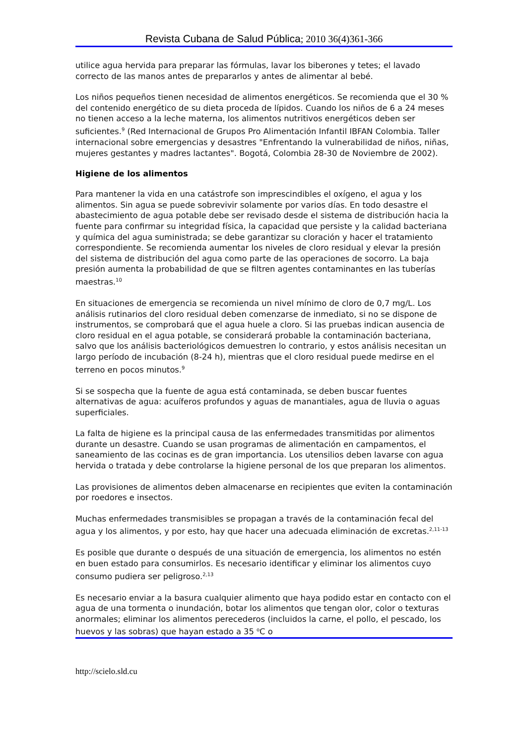Revista Cubana de Salud Pública; 2010 36(4)361-366
utilice agua hervida para preparar las fórmulas, lavar los biberones y tetes; el lavado correcto de las manos antes de prepararlos y antes de alimentar al bebé.
Los niños pequeños tienen necesidad de alimentos energéticos. Se recomienda que el 30 % del contenido energético de su dieta proceda de lípidos. Cuando los niños de 6 a 24 meses no tienen acceso a la leche materna, los alimentos nutritivos energéticos deben ser suficientes.<sup>9</sup> (Red Internacional de Grupos Pro Alimentación Infantil IBFAN Colombia. Taller internacional sobre emergencias y desastres "Enfrentando la vulnerabilidad de niños, niñas, mujeres gestantes y madres lactantes". Bogotá, Colombia 28-30 de Noviembre de 2002).
Higiene de los alimentos
Para mantener la vida en una catástrofe son imprescindibles el oxígeno, el agua y los alimentos. Sin agua se puede sobrevivir solamente por varios días. En todo desastre el abastecimiento de agua potable debe ser revisado desde el sistema de distribución hacia la fuente para confirmar su integridad física, la capacidad que persiste y la calidad bacteriana y química del agua suministrada; se debe garantizar su cloración y hacer el tratamiento correspondiente. Se recomienda aumentar los niveles de cloro residual y elevar la presión del sistema de distribución del agua como parte de las operaciones de socorro. La baja presión aumenta la probabilidad de que se filtren agentes contaminantes en las tuberías maestras.<sup>10</sup>
En situaciones de emergencia se recomienda un nivel mínimo de cloro de 0,7 mg/L. Los análisis rutinarios del cloro residual deben comenzarse de inmediato, si no se dispone de instrumentos, se comprobará que el agua huele a cloro. Si las pruebas indican ausencia de cloro residual en el agua potable, se considerará probable la contaminación bacteriana, salvo que los análisis bacteriológicos demuestren lo contrario, y estos análisis necesitan un largo período de incubación (8-24 h), mientras que el cloro residual puede medirse en el terreno en pocos minutos.<sup>9</sup>
Si se sospecha que la fuente de agua está contaminada, se deben buscar fuentes alternativas de agua: acuíferos profundos y aguas de manantiales, agua de lluvia o aguas superficiales.
La falta de higiene es la principal causa de las enfermedades transmitidas por alimentos durante un desastre. Cuando se usan programas de alimentación en campamentos, el saneamiento de las cocinas es de gran importancia. Los utensilios deben lavarse con agua hervida o tratada y debe controlarse la higiene personal de los que preparan los alimentos.
Las provisiones de alimentos deben almacenarse en recipientes que eviten la contaminación por roedores e insectos.
Muchas enfermedades transmisibles se propagan a través de la contaminación fecal del agua y los alimentos, y por esto, hay que hacer una adecuada eliminación de excretas.<sup>2,11-13</sup>
Es posible que durante o después de una situación de emergencia, los alimentos no estén en buen estado para consumirlos. Es necesario identificar y eliminar los alimentos cuyo consumo pudiera ser peligroso.<sup>2,13</sup>
Es necesario enviar a la basura cualquier alimento que haya podido estar en contacto con el agua de una tormenta o inundación, botar los alimentos que tengan olor, color o texturas anormales; eliminar los alimentos perecederos (incluidos la carne, el pollo, el pescado, los huevos y las sobras) que hayan estado a 35 <sup>o</sup>C o
http://scielo.sld.cu